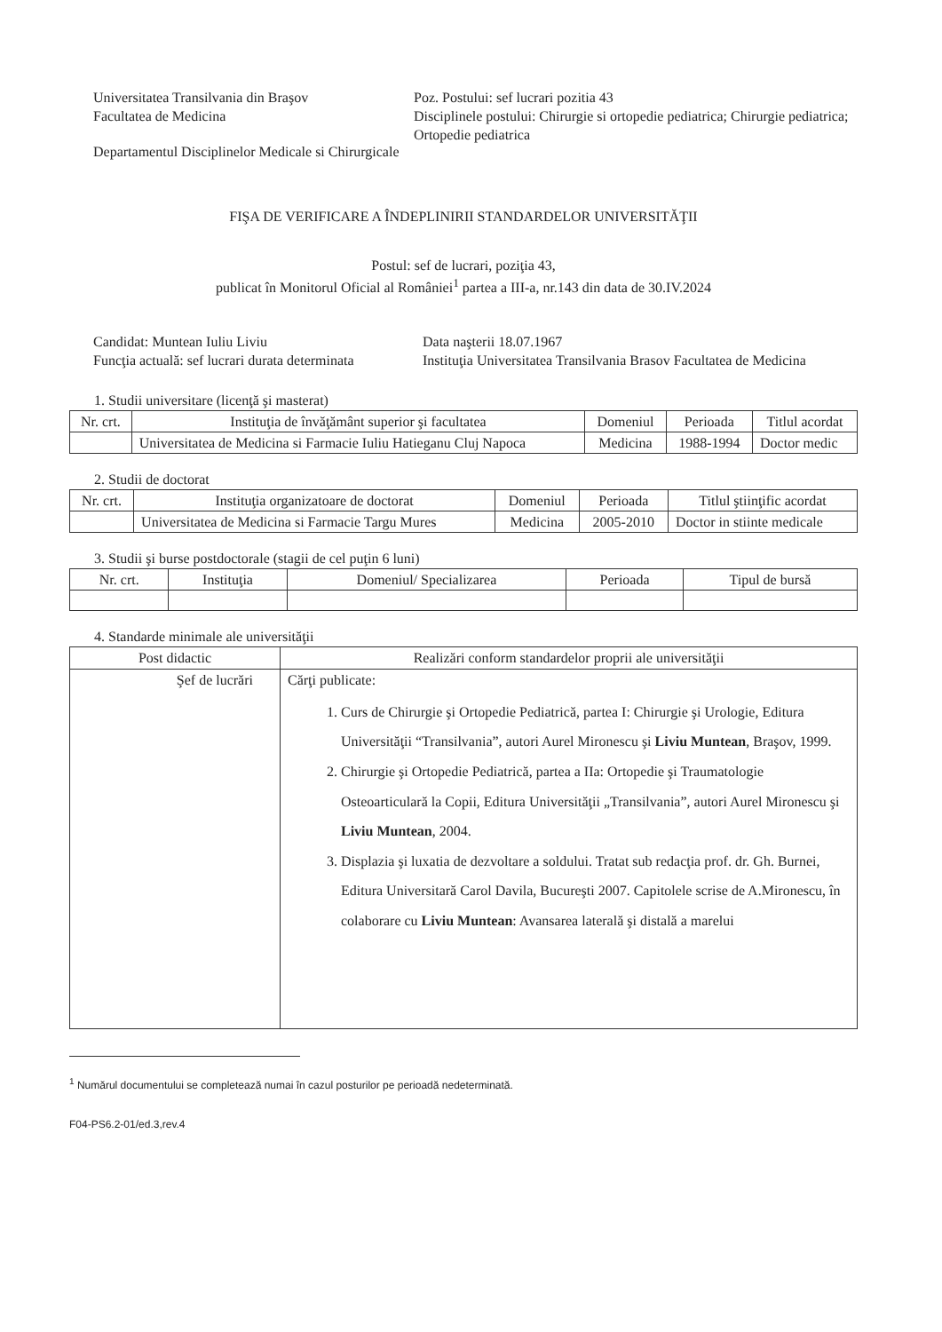Universitatea Transilvania din Braşov
Facultatea de Medicina
Poz. Postului: sef lucrari pozitia 43
Disciplinele postului: Chirurgie si ortopedie pediatrica; Chirurgie pediatrica; Ortopedie pediatrica
Departamentul Disciplinelor Medicale si Chirurgicale
FIŞA DE VERIFICARE A ÎNDEPLINIRII STANDARDELOR UNIVERSITĂŢII
Postul: sef de lucrari, poziţia 43,
publicat în Monitorul Oficial al României<sup>1</sup> partea a III-a, nr.143 din data de 30.IV.2024
Candidat: Muntean Iuliu Liviu
Funcţia actuală: sef lucrari durata determinata
Data naşterii 18.07.1967
Instituţia Universitatea Transilvania Brasov Facultatea de Medicina
1. Studii universitare (licenţă şi masterat)
| Nr. crt. | Instituţia de învăţământ superior şi facultatea | Domeniul | Perioada | Titlul acordat |
| --- | --- | --- | --- | --- |
| | Universitatea de Medicina si Farmacie Iuliu Hatieganu Cluj Napoca | Medicina | 1988-1994 | Doctor medic |
2. Studii de doctorat
| Nr. crt. | Instituţia organizatoare de doctorat | Domeniul | Perioada | Titlul ştiinţific acordat |
| --- | --- | --- | --- | --- |
| | Universitatea de Medicina si Farmacie Targu Mures | Medicina | 2005-2010 | Doctor in stiinte medicale |
3. Studii şi burse postdoctorale (stagii de cel puţin 6 luni)
| Nr. crt. | Instituţia | Domeniul/ Specializarea | Perioada | Tipul de bursă |
| --- | --- | --- | --- | --- |
4. Standarde minimale ale universităţii
| Post didactic | Realizări conform standardelor proprii ale universităţii |
| --- | --- |
| Şef de lucrări | Cărţi publicate: 1. Curs de Chirurgie şi Ortopedie Pediatrică, partea I: Chirurgie şi Urologie, Editura Universităţii “Transilvania”, autori Aurel Mironescu şi Liviu Muntean , Braşov, 1999. 2. Chirurgie şi Ortopedie Pediatrică, partea a IIa: Ortopedie şi Traumatologie Osteoarticulară la Copii, Editura Universităţii „Transilvania”, autori Aurel Mironescu şi Liviu Muntean , 2004. 3. Displazia şi luxatia de dezvoltare a soldului. Tratat sub redacţia prof. dr. Gh. Burnei, Editura Universitară Carol Davila, Bucureşti 2007. Capitolele scrise de A.Mironescu, în colaborare cu Liviu Muntean : Avansarea laterală şi distală a marelui |
<sup>1</sup> Numărul documentului se completează numai în cazul posturilor pe perioadă nedeterminată.
F04-PS6.2-01/ed.3,rev.4